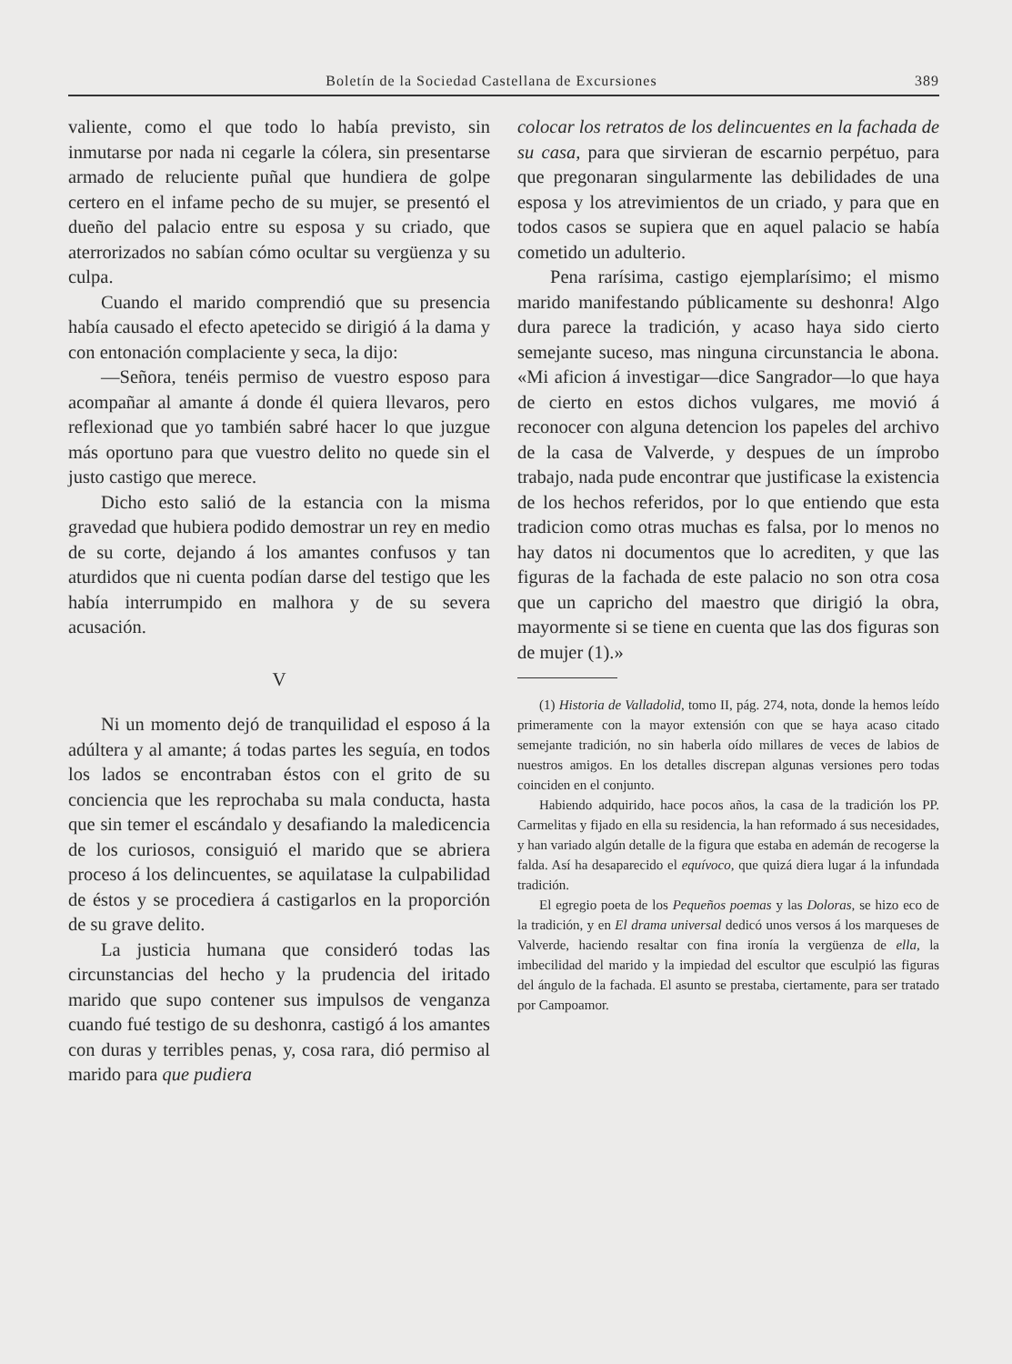Boletín de la Sociedad Castellana de Excursiones 389
valiente, como el que todo lo había previsto, sin inmutarse por nada ni cegarle la cólera, sin presentarse armado de reluciente puñal que hundiera de golpe certero en el infame pecho de su mujer, se presentó el dueño del palacio entre su esposa y su criado, que aterrorizados no sabían cómo ocultar su vergüenza y su culpa.
Cuando el marido comprendió que su presencia había causado el efecto apetecido se dirigió á la dama y con entonación complaciente y seca, la dijo:
—Señora, tenéis permiso de vuestro esposo para acompañar al amante á donde él quiera llevaros, pero reflexionad que yo también sabré hacer lo que juzgue más oportuno para que vuestro delito no quede sin el justo castigo que merece.
Dicho esto salió de la estancia con la misma gravedad que hubiera podido demostrar un rey en medio de su corte, dejando á los amantes confusos y tan aturdidos que ni cuenta podían darse del testigo que les había interrumpido en malhora y de su severa acusación.
V
Ni un momento dejó de tranquilidad el esposo á la adúltera y al amante; á todas partes les seguía, en todos los lados se encontraban éstos con el grito de su conciencia que les reprochaba su mala conducta, hasta que sin temer el escándalo y desafiando la maledicencia de los curiosos, consiguió el marido que se abriera proceso á los delincuentes, se aquilatase la culpabilidad de éstos y se procediera á castigarlos en la proporción de su grave delito.
La justicia humana que consideró todas las circunstancias del hecho y la prudencia del iritado marido que supo contener sus impulsos de venganza cuando fué testigo de su deshonra, castigó á los amantes con duras y terribles penas, y, cosa rara, dió permiso al marido para que pudiera
colocar los retratos de los delincuentes en la fachada de su casa, para que sirvieran de escarnio perpétuo, para que pregonaran singularmente las debilidades de una esposa y los atrevimientos de un criado, y para que en todos casos se supiera que en aquel palacio se había cometido un adulterio.
Pena rarísima, castigo ejemplarísimo; el mismo marido manifestando públicamente su deshonra! Algo dura parece la tradición, y acaso haya sido cierto semejante suceso, mas ninguna circunstancia le abona. «Mi aficion á investigar—dice Sangrador—lo que haya de cierto en estos dichos vulgares, me movió á reconocer con alguna detencion los papeles del archivo de la casa de Valverde, y despues de un ímprobo trabajo, nada pude encontrar que justificase la existencia de los hechos referidos, por lo que entiendo que esta tradicion como otras muchas es falsa, por lo menos no hay datos ni documentos que lo acrediten, y que las figuras de la fachada de este palacio no son otra cosa que un capricho del maestro que dirigió la obra, mayormente si se tiene en cuenta que las dos figuras son de mujer (1).»
(1) Historia de Valladolid, tomo II, pág. 274, nota, donde la hemos leído primeramente con la mayor extensión con que se haya acaso citado semejante tradición, no sin haberla oído millares de veces de labios de nuestros amigos. En los detalles discrepan algunas versiones pero todas coinciden en el conjunto.
Habiendo adquirido, hace pocos años, la casa de la tradición los PP. Carmelitas y fijado en ella su residencia, la han reformado á sus necesidades, y han variado algún detalle de la figura que estaba en ademán de recogerse la falda. Así ha desaparecido el equívoco, que quizá diera lugar á la infundada tradición.
El egregio poeta de los Pequeños poemas y las Doloras, se hizo eco de la tradición, y en El drama universal dedicó unos versos á los marqueses de Valverde, haciendo resaltar con fina ironía la vergüenza de ella, la imbecilidad del marido y la impiedad del escultor que esculpió las figuras del ángulo de la fachada. El asunto se prestaba, ciertamente, para ser tratado por Campoamor.